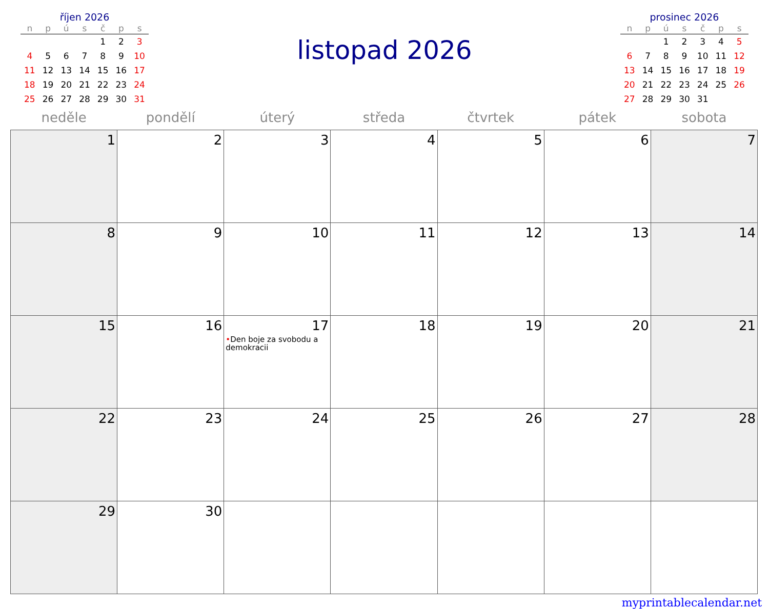říjen 2026
| n | p | ú | s | č | p | s |
| --- | --- | --- | --- | --- | --- | --- |
| | | | | 1 | 2 | 3 |
| 4 | 5 | 6 | 7 | 8 | 9 | 10 |
| 11 | 12 | 13 | 14 | 15 | 16 | 17 |
| 18 | 19 | 20 | 21 | 22 | 23 | 24 |
| 25 | 26 | 27 | 28 | 29 | 30 | 31 |
listopad 2026
prosinec 2026
| n | p | ú | s | č | p | s |
| --- | --- | --- | --- | --- | --- | --- |
| | | 1 | 2 | 3 | 4 | 5 |
| 6 | 7 | 8 | 9 | 10 | 11 | 12 |
| 13 | 14 | 15 | 16 | 17 | 18 | 19 |
| 20 | 21 | 22 | 23 | 24 | 25 | 26 |
| 27 | 28 | 29 | 30 | 31 | | |
| neděle | pondělí | úterý | středa | čtvrtek | pátek | sobota |
| --- | --- | --- | --- | --- | --- | --- |
| 1 | 2 | 3 | 4 | 5 | 6 | 7 |
| 8 | 9 | 10 | 11 | 12 | 13 | 14 |
| 15 | 16 | 17 • Den boje za svobodu a demokracii | 18 | 19 | 20 | 21 |
| 22 | 23 | 24 | 25 | 26 | 27 | 28 |
| 29 | 30 | | | | | |
myprintablecalendar.net